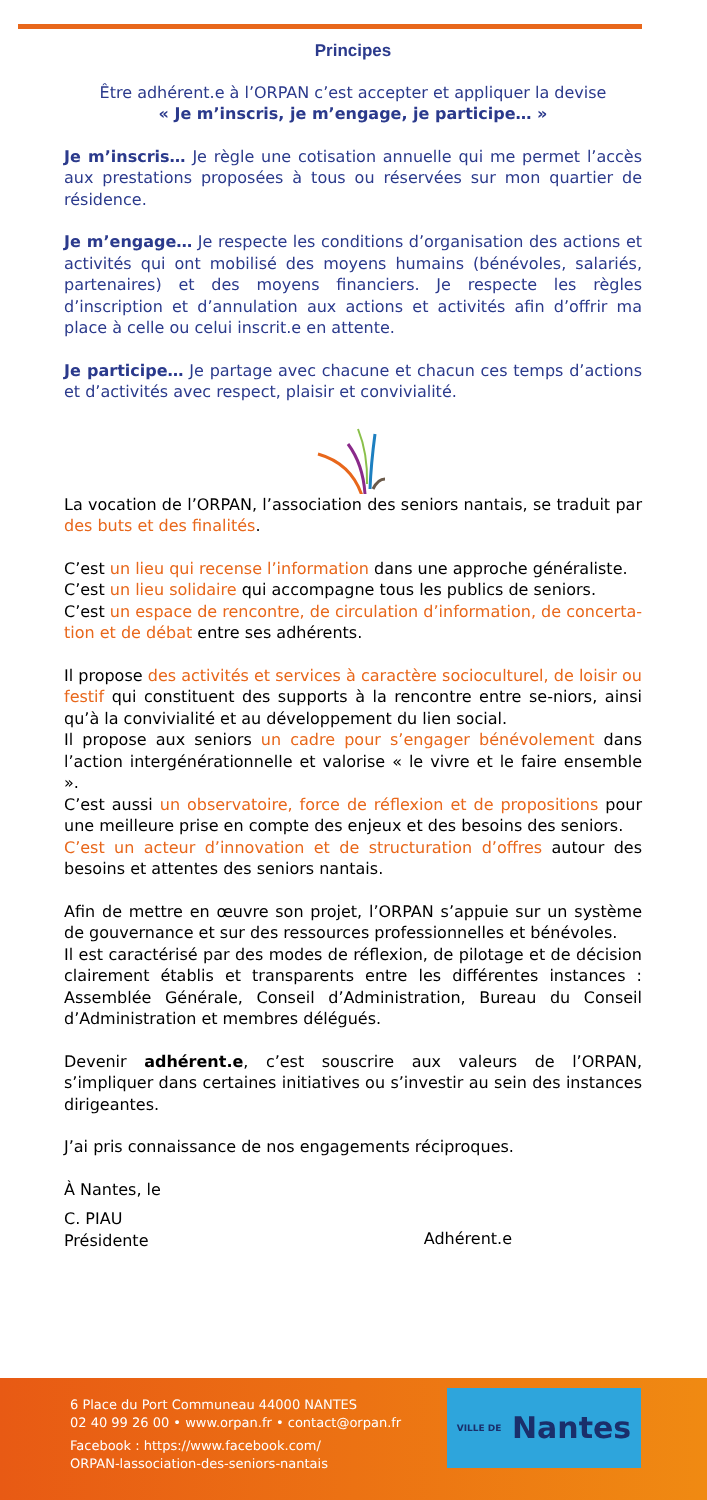Principes
Être adhérent.e à l’ORPAN c’est accepter et appliquer la devise
« Je m’inscris, je m’engage, je participe… »
Je m’inscris… Je règle une cotisation annuelle qui me permet l’accès aux prestations proposées à tous ou réservées sur mon quartier de résidence.
Je m’engage… Je respecte les conditions d’organisation des actions et activités qui ont mobilisé des moyens humains (bénévoles, salariés, partenaires) et des moyens financiers. Je respecte les règles d’inscription et d’annulation aux actions et activités afin d’offrir ma place à celle ou celui inscrit.e en attente.
Je participe… Je partage avec chacune et chacun ces temps d’actions et d’activités avec respect, plaisir et convivialité.
La vocation de l’ORPAN, l’association des seniors nantais, se traduit par des buts et des finalités.
C’est un lieu qui recense l’information dans une approche généraliste.
C’est un lieu solidaire qui accompagne tous les publics de seniors.
C’est un espace de rencontre, de circulation d’information, de concerta-tion et de débat entre ses adhérents.
Il propose des activités et services à caractère socioculturel, de loisir ou festif qui constituent des supports à la rencontre entre se-niors, ainsi qu’à la convivialité et au développement du lien social.
Il propose aux seniors un cadre pour s’engager bénévolement dans l’action intergénérationnelle et valorise « le vivre et le faire ensemble ».
C’est aussi un observatoire, force de réflexion et de propositions pour une meilleure prise en compte des enjeux et des besoins des seniors.
C’est un acteur d’innovation et de structuration d’offres autour des besoins et attentes des seniors nantais.
Afin de mettre en œuvre son projet, l’ORPAN s’appuie sur un système de gouvernance et sur des ressources professionnelles et bénévoles.
Il est caractérisé par des modes de réflexion, de pilotage et de décision clairement établis et transparents entre les différentes instances : Assemblée Générale, Conseil d’Administration, Bureau du Conseil d’Administration et membres délégués.
Devenir adhérent.e, c’est souscrire aux valeurs de l’ORPAN, s’impliquer dans certaines initiatives ou s’investir au sein des instances dirigeantes.
J’ai pris connaissance de nos engagements réciproques.
À Nantes, le
C. PIAU
Présidente
Adhérent.e
6 Place du Port Communeau 44000 NANTES
02 40 99 26 00 • www.orpan.fr • contact@orpan.fr
Facebook : https://www.facebook.com/
ORPAN-lassociation-des-seniors-nantais
VILLE DE Nantes